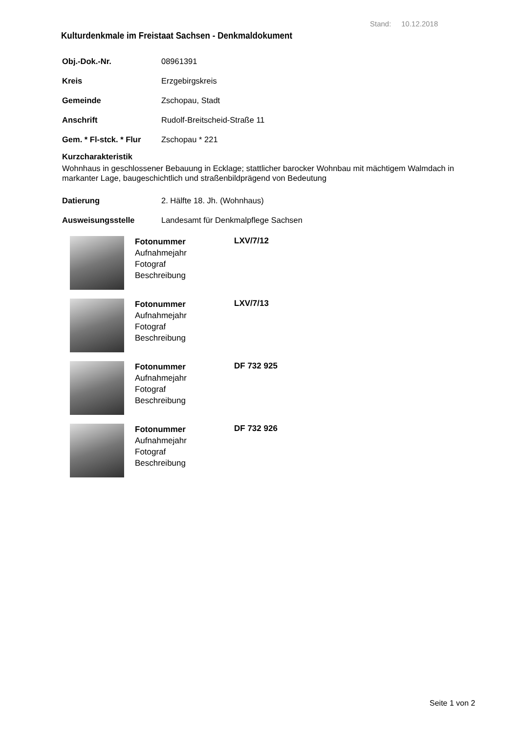Stand: 10.12.2018
Kulturdenkmale im Freistaat Sachsen - Denkmaldokument
Obj.-Dok.-Nr. 08961391
Kreis Erzgebirgskreis
Gemeinde Zschopau, Stadt
Anschrift Rudolf-Breitscheid-Straße 11
Gem. * Fl-stck. * Flur Zschopau * 221
Kurzcharakteristik
Wohnhaus in geschlossener Bebauung in Ecklage; stattlicher barocker Wohnbau mit mächtigem Walmdach in markanter Lage, baugeschichtlich und straßenbildprägend von Bedeutung
Datierung 2. Hälfte 18. Jh. (Wohnhaus)
Ausweisungsstelle Landesamt für Denkmalpflege Sachsen
Fotonummer
Aufnahmejahr
Fotograf
Beschreibung
LXV/7/12
Fotonummer
Aufnahmejahr
Fotograf
Beschreibung
LXV/7/13
Fotonummer
Aufnahmejahr
Fotograf
Beschreibung
DF 732 925
Fotonummer
Aufnahmejahr
Fotograf
Beschreibung
DF 732 926
Seite 1 von 2